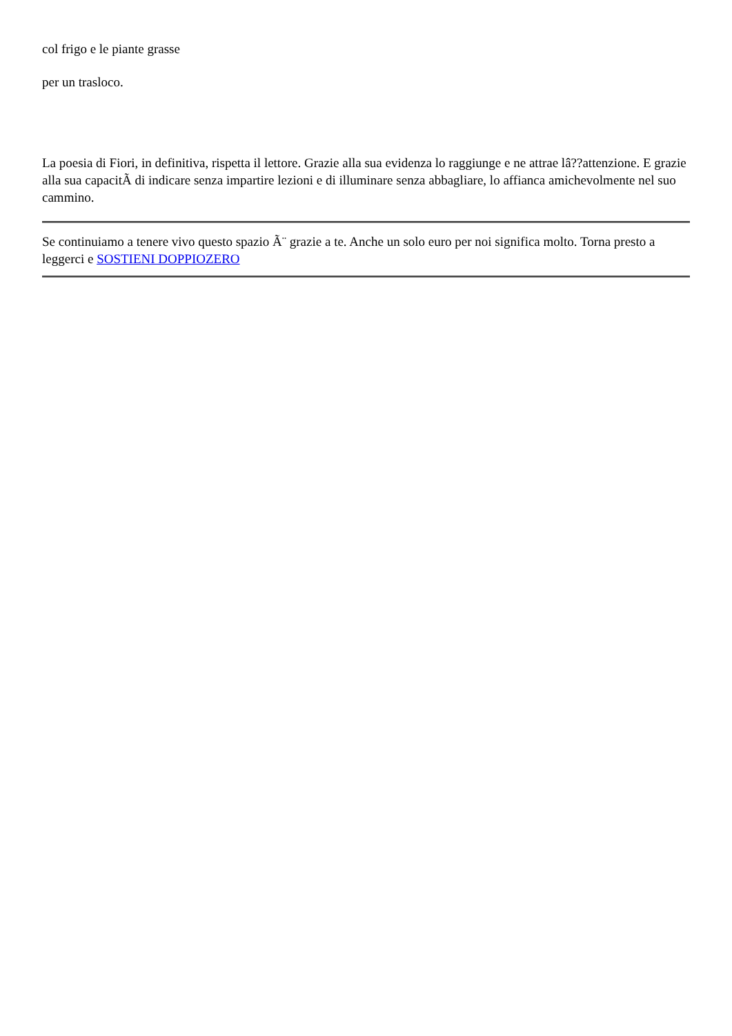col frigo e le piante grasse
per un trasloco.
La poesia di Fiori, in definitiva, rispetta il lettore. Grazie alla sua evidenza lo raggiunge e ne attrae lâ??attenzione. E grazie alla sua capacitÃ di indicare senza impartire lezioni e di illuminare senza abbagliare, lo affianca amichevolmente nel suo cammino.
Se continuiamo a tenere vivo questo spazio Ã¨ grazie a te. Anche un solo euro per noi significa molto. Torna presto a leggerci e SOSTIENI DOPPIOZERO